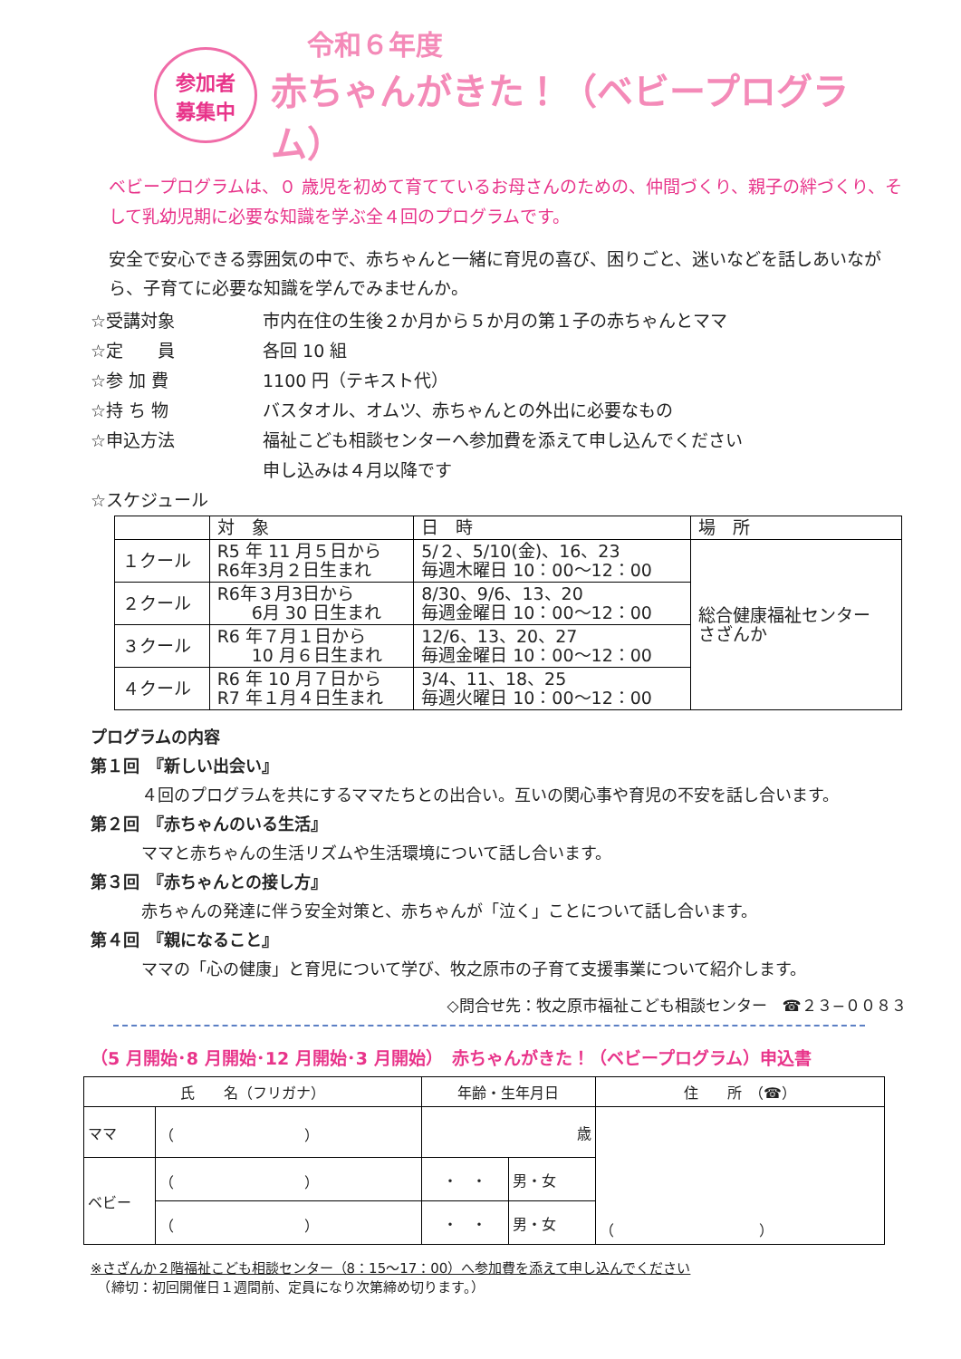参加者
募集中
令和６年度
赤ちゃんがきた！（ベビープログラム）
ベビープログラムは、０ 歳児を初めて育てているお母さんのための、仲間づくり、親子の絆づくり、そして乳幼児期に必要な知識を学ぶ全４回のプログラムです。
安全で安心できる雰囲気の中で、赤ちゃんと一緒に育児の喜び、困りごと、迷いなどを話しあいながら、子育てに必要な知識を学んでみませんか。
☆受講対象 市内在住の生後２か月から５か月の第１子の赤ちゃんとママ
☆定　　員 各回 10 組
☆参 加 費 1100 円（テキスト代）
☆持 ち 物 バスタオル、オムツ、赤ちゃんとの外出に必要なもの
☆申込方法 福祉こども相談センターへ参加費を添えて申し込んでください
申し込みは４月以降です
☆スケジュール
| | 対 象 | 日 時 | 場 所 |
| --- | --- | --- | --- |
| １クール | R5 年 11 月５日から R6年3月２日生まれ | 5/２、5/10(金)、16、23 毎週木曜日 10：00～12：00 | 総合健康福祉センター さざんか |
| ２クール | R6年３月3日から 6月 30 日生まれ | 8/30、9/6、13、20 毎週金曜日 10：00～12：00 | |
| ３クール | R6 年７月１日から 10 月６日生まれ | 12/6、13、20、27 毎週金曜日 10：00～12：00 | |
| ４クール | R6 年 10 月７日から R7 年１月４日生まれ | 3/4、11、18、25 毎週火曜日 10：00～12：00 | |
プログラムの内容
第１回　『新しい出会い』
４回のプログラムを共にするママたちとの出合い。互いの関心事や育児の不安を話し合います。
第２回　『赤ちゃんのいる生活』
ママと赤ちゃんの生活リズムや生活環境について話し合います。
第３回　『赤ちゃんとの接し方』
赤ちゃんの発達に伴う安全対策と、赤ちゃんが「泣く」ことについて話し合います。
第４回　『親になること』
ママの「心の健康」と育児について学び、牧之原市の子育て支援事業について紹介します。
◇問合せ先：牧之原市福祉こども相談センター　☎２３−００８３
（5 月開始･8 月開始･12 月開始･3 月開始）　赤ちゃんがきた！（ベビープログラム）申込書
| 氏 名（フリガナ） | | 年齢・生年月日 | | 住 所 （☎） |
| --- | --- | --- | --- | --- |
| ママ | （ ） | 歳 | | （ ） |
| ベビー | （ ） | ・ ・ | 男・女 | |
| | （ ） | ・ ・ | 男・女 | |
※さざんか２階福祉こども相談センター（8：15～17：00）へ参加費を添えて申し込んでください
　（締切：初回開催日１週間前、定員になり次第締め切ります。）